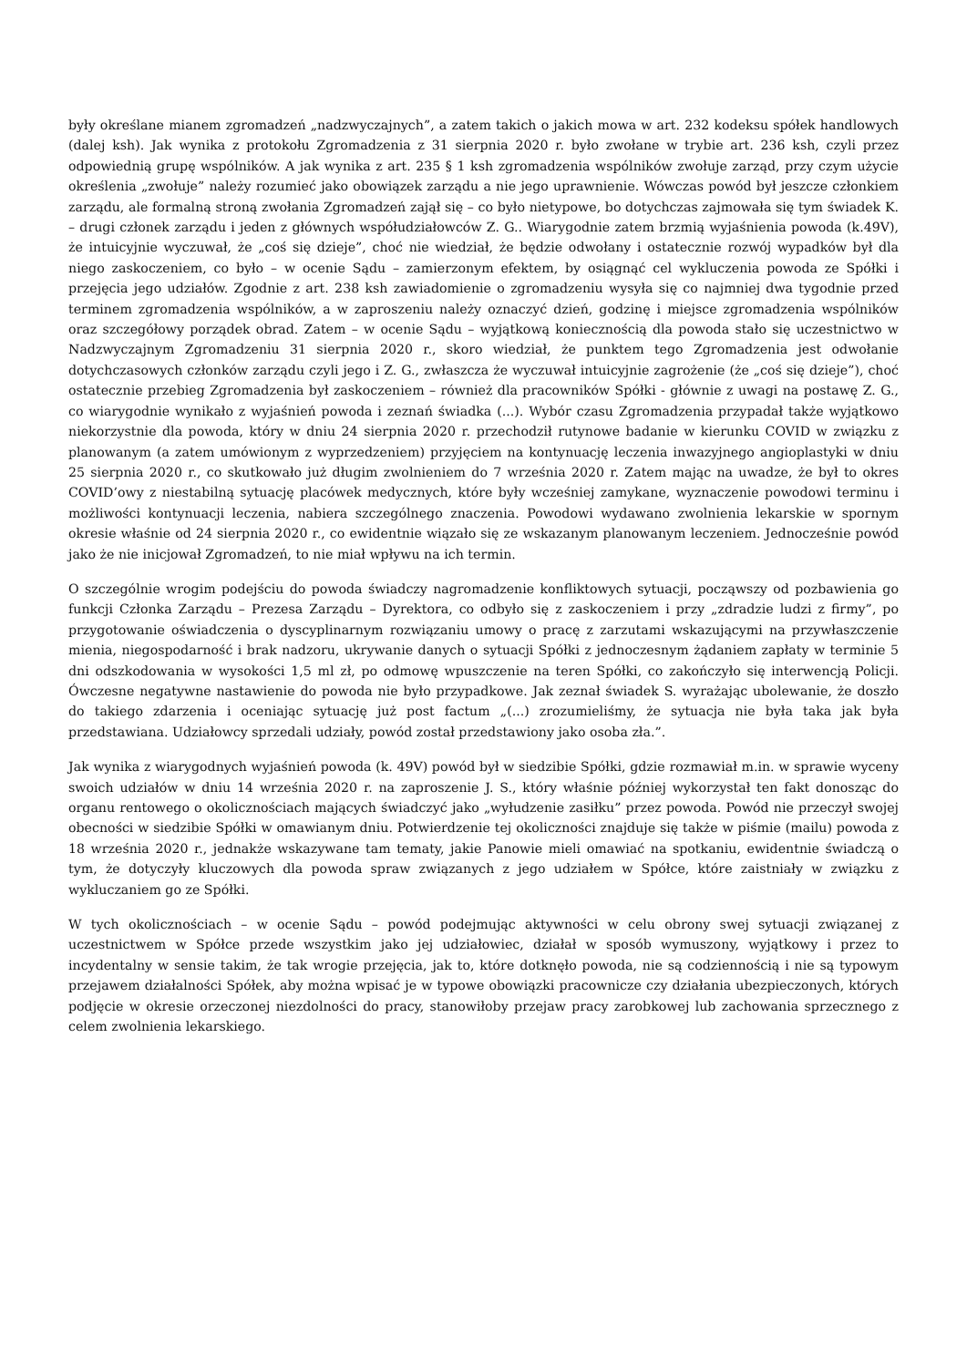były określane mianem zgromadzeń „nadzwyczajnych”, a zatem takich o jakich mowa w art. 232 kodeksu spółek handlowych (dalej ksh). Jak wynika z protokołu Zgromadzenia z 31 sierpnia 2020 r. było zwołane w trybie art. 236 ksh, czyli przez odpowiednią grupę wspólników. A jak wynika z art. 235 § 1 ksh zgromadzenia wspólników zwołuje zarząd, przy czym użycie określenia „zwołuje” należy rozumieć jako obowiązek zarządu a nie jego uprawnienie. Wówczas powód był jeszcze członkiem zarządu, ale formalną stroną zwołania Zgromadzeń zajął się – co było nietypowe, bo dotychczas zajmowała się tym świadek K. – drugi członek zarządu i jeden z głównych współudziałowców Z. G.. Wiarygodnie zatem brzmią wyjaśnienia powoda (k.49V), że intuicyjnie wyczuwał, że „coś się dzieje”, choć nie wiedział, że będzie odwołany i ostatecznie rozwój wypadków był dla niego zaskoczeniem, co było – w ocenie Sądu – zamierzonym efektem, by osiągnąć cel wykluczenia powoda ze Spółki i przejęcia jego udziałów. Zgodnie z art. 238 ksh zawiadomienie o zgromadzeniu wysyła się co najmniej dwa tygodnie przed terminem zgromadzenia wspólników, a w zaproszeniu należy oznaczyć dzień, godzinę i miejsce zgromadzenia wspólników oraz szczegółowy porządek obrad. Zatem – w ocenie Sądu – wyjątkową koniecznością dla powoda stało się uczestnictwo w Nadzwyczajnym Zgromadzeniu 31 sierpnia 2020 r., skoro wiedział, że punktem tego Zgromadzenia jest odwołanie dotychczasowych członków zarządu czyli jego i Z. G., zwłaszcza że wyczuwał intuicyjnie zagrożenie (że „coś się dzieje”), choć ostatecznie przebieg Zgromadzenia był zaskoczeniem – również dla pracowników Spółki - głównie z uwagi na postawę Z. G., co wiarygodnie wynikało z wyjaśnień powoda i zeznań świadka (...). Wybór czasu Zgromadzenia przypadał także wyjątkowo niekorzystnie dla powoda, który w dniu 24 sierpnia 2020 r. przechodził rutynowe badanie w kierunku COVID w związku z planowanym (a zatem umówionym z wyprzedzeniem) przyjęciem na kontynuację leczenia inwazyjnego angioplastyki w dniu 25 sierpnia 2020 r., co skutkowało już długim zwolnieniem do 7 września 2020 r. Zatem mając na uwadze, że był to okres COVID’owy z niestabilną sytuację placówek medycznych, które były wcześniej zamykane, wyznaczenie powodowi terminu i możliwości kontynuacji leczenia, nabiera szczególnego znaczenia. Powodowi wydawano zwolnienia lekarskie w spornym okresie właśnie od 24 sierpnia 2020 r., co ewidentnie wiązało się ze wskazanym planowanym leczeniem. Jednocześnie powód jako że nie inicjował Zgromadzeń, to nie miał wpływu na ich termin.
O szczególnie wrogim podejściu do powoda świadczy nagromadzenie konfliktowych sytuacji, począwszy od pozbawienia go funkcji Członka Zarządu – Prezesa Zarządu – Dyrektora, co odbyło się z zaskoczeniem i przy „zdradzie ludzi z firmy”, po przygotowanie oświadczenia o dyscyplinarnym rozwiązaniu umowy o pracę z zarzutami wskazującymi na przywłaszczenie mienia, niegospodarność i brak nadzoru, ukrywanie danych o sytuacji Spółki z jednoczesnym żądaniem zapłaty w terminie 5 dni odszkodowania w wysokości 1,5 ml zł, po odmowę wpuszczenie na teren Spółki, co zakończyło się interwencją Policji. Ówczesne negatywne nastawienie do powoda nie było przypadkowe. Jak zeznał świadek S. wyrażając ubolewanie, że doszło do takiego zdarzenia i oceniając sytuację już post factum „(...) zrozumieliśmy, że sytuacja nie była taka jak była przedstawiana. Udziałowcy sprzedali udziały, powód został przedstawiony jako osoba zła.”.
Jak wynika z wiarygodnych wyjaśnień powoda (k. 49V) powód był w siedzibie Spółki, gdzie rozmawiał m.in. w sprawie wyceny swoich udziałów w dniu 14 września 2020 r. na zaproszenie J. S., który właśnie później wykorzystał ten fakt donosząc do organu rentowego o okolicznościach mających świadczyć jako „wyłudzenie zasiłku” przez powoda. Powód nie przeczył swojej obecności w siedzibie Spółki w omawianym dniu. Potwierdzenie tej okoliczności znajduje się także w piśmie (mailu) powoda z 18 września 2020 r., jednakże wskazywane tam tematy, jakie Panowie mieli omawiać na spotkaniu, ewidentnie świadczą o tym, że dotyczyły kluczowych dla powoda spraw związanych z jego udziałem w Spółce, które zaistniały w związku z wykluczaniem go ze Spółki.
W tych okolicznościach – w ocenie Sądu – powód podejmując aktywności w celu obrony swej sytuacji związanej z uczestnictwem w Spółce przede wszystkim jako jej udziałowiec, działał w sposób wymuszony, wyjątkowy i przez to incydentalny w sensie takim, że tak wrogie przejęcia, jak to, które dotknęło powoda, nie są codziennością i nie są typowym przejawem działalności Spółek, aby można wpisać je w typowe obowiązki pracownicze czy działania ubezpieczonych, których podjęcie w okresie orzeczonej niezdolności do pracy, stanowiłoby przejaw pracy zarobkowej lub zachowania sprzecznego z celem zwolnienia lekarskiego.